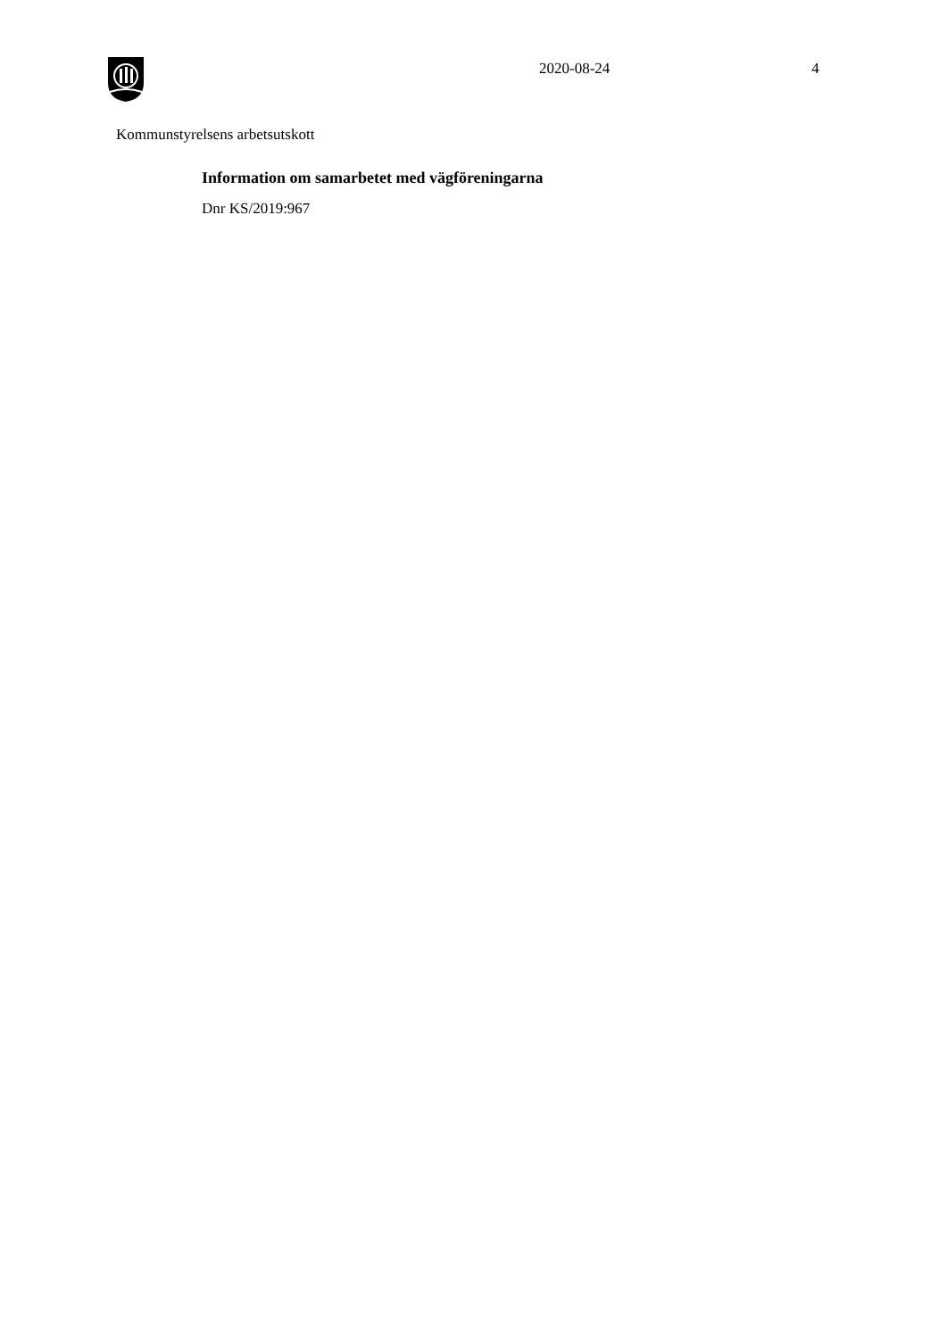2020-08-24 4
Kommunstyrelsens arbetsutskott
Information om samarbetet med vägföreningarna
Dnr KS/2019:967